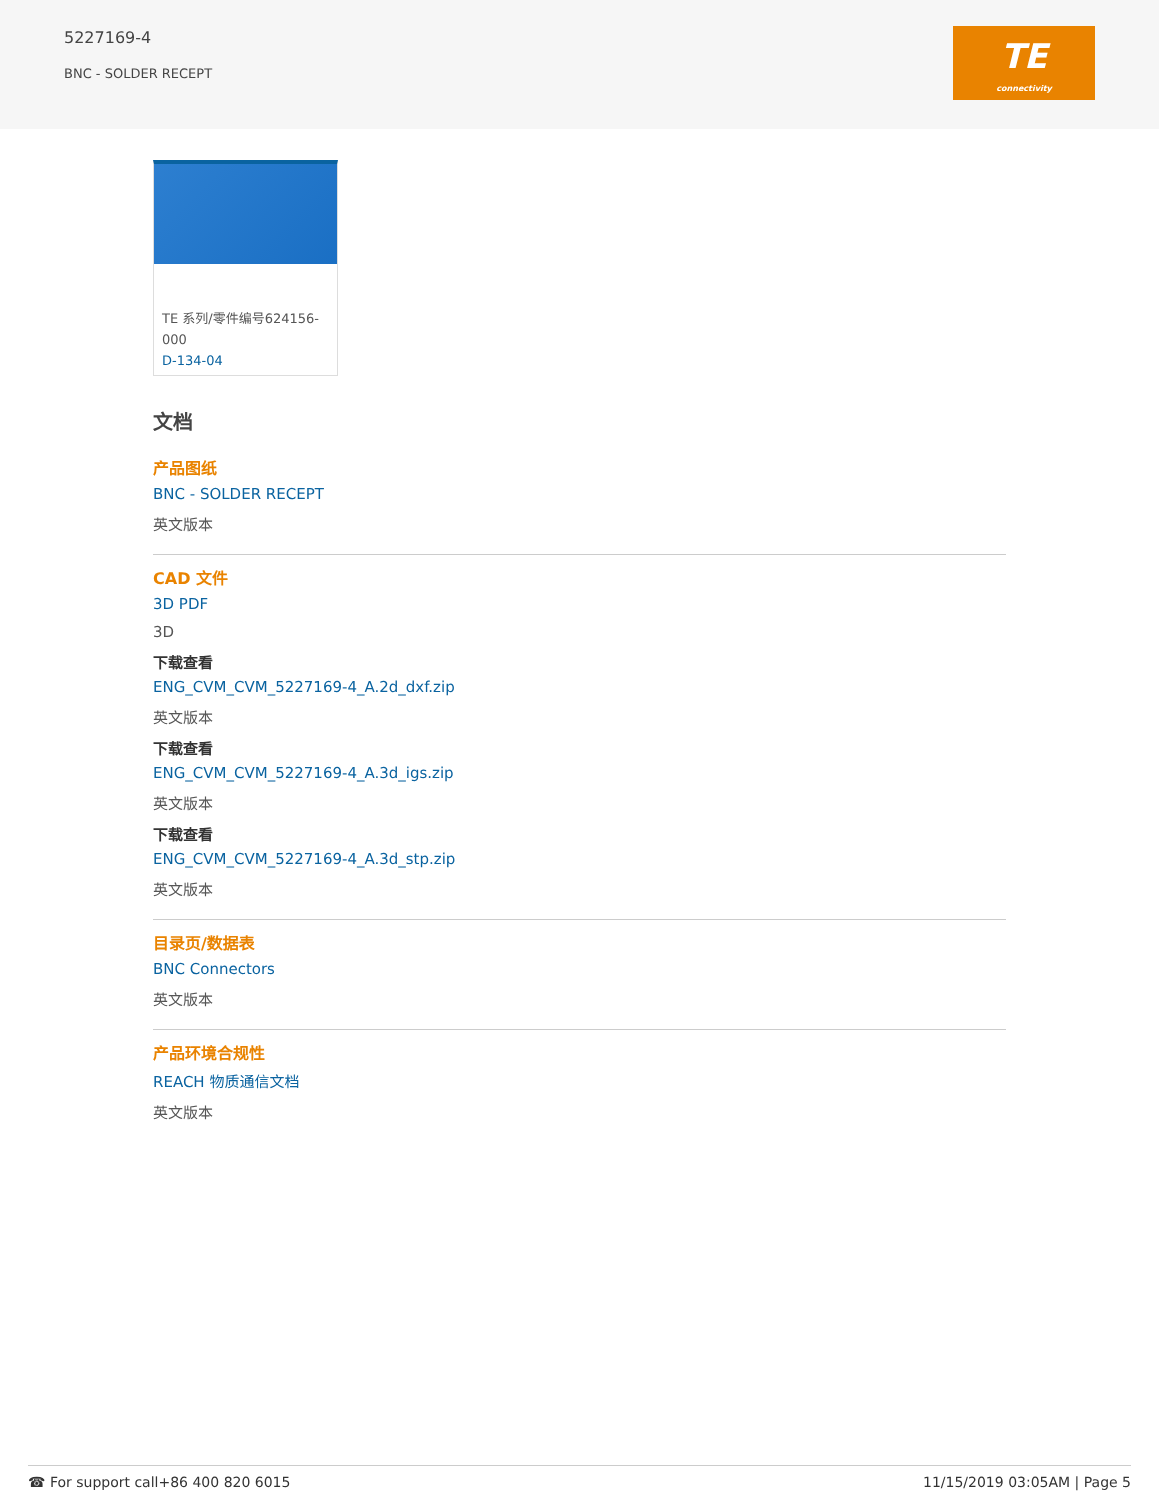5227169-4
BNC - SOLDER RECEPT
TE
connectivity
TE 系列/零件编号624156-000
D-134-04
文档
产品图纸
BNC - SOLDER RECEPT
英文版本
CAD 文件
3D PDF
3D
下载查看
ENG_CVM_CVM_5227169-4_A.2d_dxf.zip
英文版本
下载查看
ENG_CVM_CVM_5227169-4_A.3d_igs.zip
英文版本
下载查看
ENG_CVM_CVM_5227169-4_A.3d_stp.zip
英文版本
目录页/数据表
BNC Connectors
英文版本
产品环境合规性
REACH 物质通信文档
英文版本
☎ For support call+86 400 820 6015 11/15/2019 03:05AM | Page 5